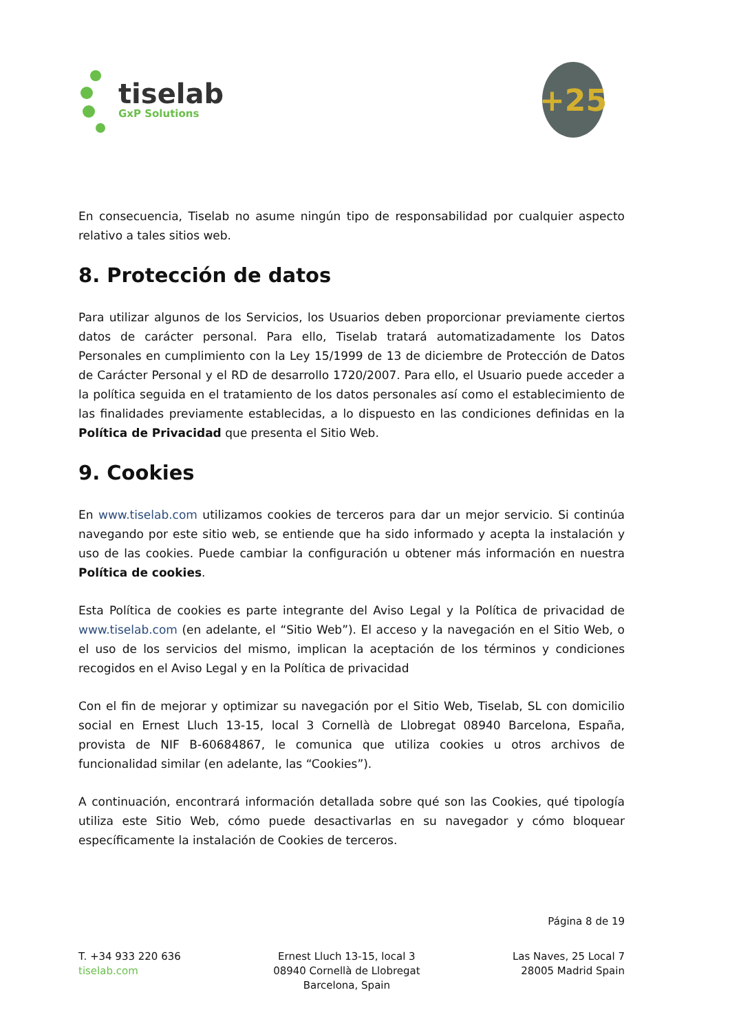tiselab
GxP Solutions
+25
En consecuencia, Tiselab no asume ningún tipo de responsabilidad por cualquier aspecto relativo a tales sitios web.
8. Protección de datos
Para utilizar algunos de los Servicios, los Usuarios deben proporcionar previamente ciertos datos de carácter personal. Para ello, Tiselab tratará automatizadamente los Datos Personales en cumplimiento con la Ley 15/1999 de 13 de diciembre de Protección de Datos de Carácter Personal y el RD de desarrollo 1720/2007. Para ello, el Usuario puede acceder a la política seguida en el tratamiento de los datos personales así como el establecimiento de las finalidades previamente establecidas, a lo dispuesto en las condiciones definidas en la Política de Privacidad que presenta el Sitio Web.
9. Cookies
En www.tiselab.com utilizamos cookies de terceros para dar un mejor servicio. Si continúa navegando por este sitio web, se entiende que ha sido informado y acepta la instalación y uso de las cookies. Puede cambiar la configuración u obtener más información en nuestra Política de cookies.
Esta Política de cookies es parte integrante del Aviso Legal y la Política de privacidad de www.tiselab.com (en adelante, el “Sitio Web”). El acceso y la navegación en el Sitio Web, o el uso de los servicios del mismo, implican la aceptación de los términos y condiciones recogidos en el Aviso Legal y en la Política de privacidad
Con el fin de mejorar y optimizar su navegación por el Sitio Web, Tiselab, SL con domicilio social en Ernest Lluch 13-15, local 3 Cornellà de Llobregat 08940 Barcelona, España, provista de NIF B-60684867, le comunica que utiliza cookies u otros archivos de funcionalidad similar (en adelante, las “Cookies”).
A continuación, encontrará información detallada sobre qué son las Cookies, qué tipología utiliza este Sitio Web, cómo puede desactivarlas en su navegador y cómo bloquear específicamente la instalación de Cookies de terceros.
Página 8 de 19
T. +34 933 220 636
tiselab.com
Ernest Lluch 13-15, local 3
08940 Cornellà de Llobregat
Barcelona, Spain
Las Naves, 25 Local 7
28005 Madrid Spain